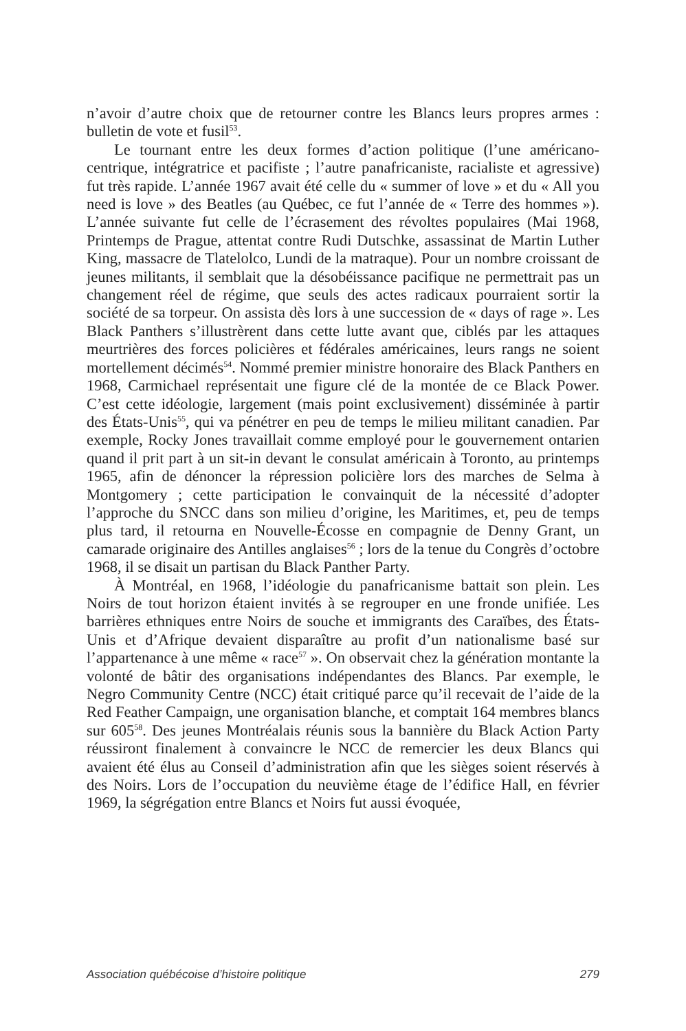n’avoir d’autre choix que de retourner contre les Blancs leurs propres armes : bulletin de vote et fusil<sup>53</sup>.
Le tournant entre les deux formes d’action politique (l’une américano-centrique, intégratrice et pacifiste ; l’autre panafricaniste, racialiste et agressive) fut très rapide. L’année 1967 avait été celle du « summer of love » et du « All you need is love » des Beatles (au Québec, ce fut l’année de « Terre des hommes »). L’année suivante fut celle de l’écrasement des révoltes populaires (Mai 1968, Printemps de Prague, attentat contre Rudi Dutschke, assassinat de Martin Luther King, massacre de Tlatelolco, Lundi de la matraque). Pour un nombre croissant de jeunes militants, il semblait que la désobéissance pacifique ne permettrait pas un changement réel de régime, que seuls des actes radicaux pourraient sortir la société de sa torpeur. On assista dès lors à une succession de « days of rage ». Les Black Panthers s’illustrèrent dans cette lutte avant que, ciblés par les attaques meurtrières des forces policières et fédérales américaines, leurs rangs ne soient mortellement décimés<sup>54</sup>. Nommé premier ministre honoraire des Black Panthers en 1968, Carmichael représentait une figure clé de la montée de ce Black Power. C’est cette idéologie, largement (mais point exclusivement) disséminée à partir des États-Unis<sup>55</sup>, qui va pénétrer en peu de temps le milieu militant canadien. Par exemple, Rocky Jones travaillait comme employé pour le gouvernement ontarien quand il prit part à un sit-in devant le consulat américain à Toronto, au printemps 1965, afin de dénoncer la répression policière lors des marches de Selma à Montgomery ; cette participation le convainquit de la nécessité d’adopter l’approche du SNCC dans son milieu d’origine, les Maritimes, et, peu de temps plus tard, il retourna en Nouvelle-Écosse en compagnie de Denny Grant, un camarade originaire des Antilles anglaises<sup>56</sup> ; lors de la tenue du Congrès d’octobre 1968, il se disait un partisan du Black Panther Party.
À Montréal, en 1968, l’idéologie du panafricanisme battait son plein. Les Noirs de tout horizon étaient invités à se regrouper en une fronde unifiée. Les barrières ethniques entre Noirs de souche et immigrants des Caraïbes, des États-Unis et d’Afrique devaient disparaître au profit d’un nationalisme basé sur l’appartenance à une même « race<sup>57</sup> ». On observait chez la génération montante la volonté de bâtir des organisations indépendantes des Blancs. Par exemple, le Negro Community Centre (NCC) était critiqué parce qu’il recevait de l’aide de la Red Feather Campaign, une organisation blanche, et comptait 164 membres blancs sur 605<sup>58</sup>. Des jeunes Montréalais réunis sous la bannière du Black Action Party réussiront finalement à convaincre le NCC de remercier les deux Blancs qui avaient été élus au Conseil d’administration afin que les sièges soient réservés à des Noirs. Lors de l’occupation du neuvième étage de l’édifice Hall, en février 1969, la ségrégation entre Blancs et Noirs fut aussi évoquée,
Association québécoise d’histoire politique 279